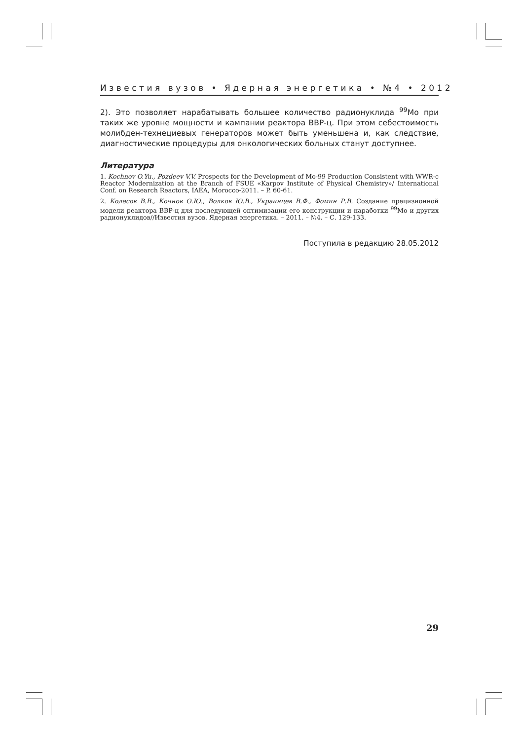Известия вузов • Ядерная энергетика • №4 • 2012
2). Это позволяет нарабатывать большее количество радионуклида <sup>99</sup>Mo при таких же уровне мощности и кампании реактора ВВР-ц. При этом себестоимость молибден-технециевых генераторов может быть уменьшена и, как следствие, диагностические процедуры для онкологических больных станут доступнее.
Литература
1. Kochnov O.Yu., Pozdeev V.V. Prospects for the Development of Mo-99 Production Consistent with WWR-c Reactor Modernization at the Branch of FSUE «Karpov Institute of Physical Chemistry»/ International Conf. on Research Reactors, IAEA, Morocco-2011. – P. 60-61.
2. Колесов В.В., Кочнов О.Ю., Волков Ю.В., Украинцев В.Ф., Фомин Р.В. Создание прецизионной модели реактора ВВР-ц для последующей оптимизации его конструкции и наработки <sup>99</sup>Mo и других радионуклидов//Известия вузов. Ядерная энергетика. – 2011. – №4. – С. 129-133.
Поступила в редакцию 28.05.2012
29